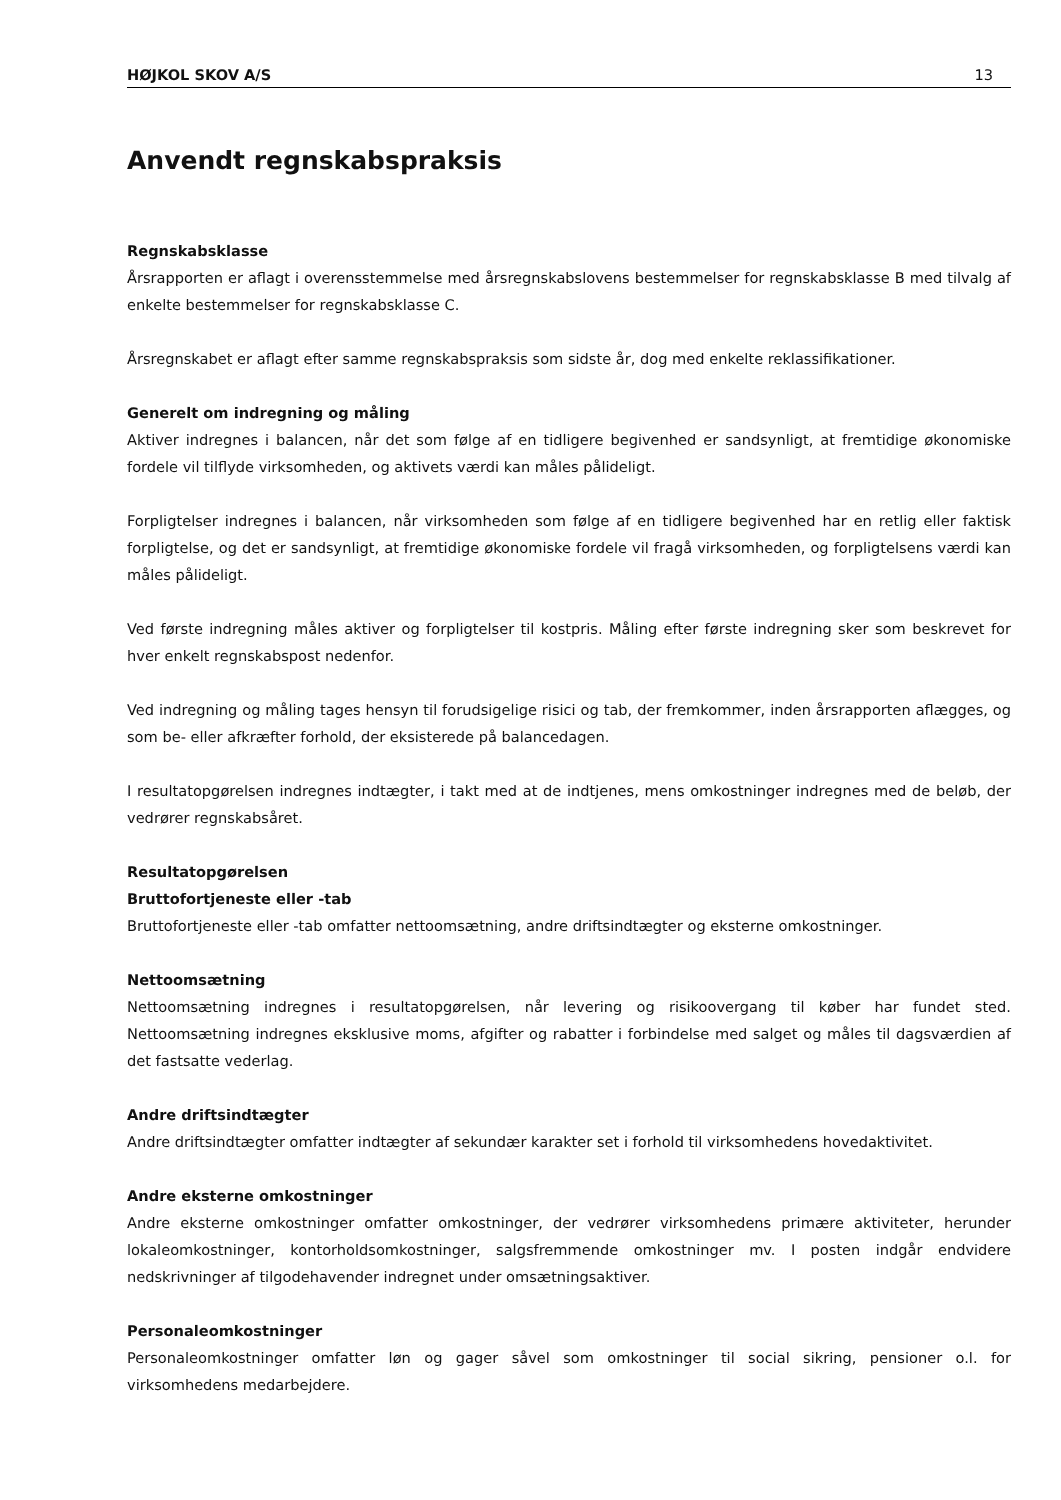HØJKOL SKOV A/S 13
Anvendt regnskabspraksis
Regnskabsklasse
Årsrapporten er aflagt i overensstemmelse med årsregnskabslovens bestemmelser for regnskabsklasse B med tilvalg af enkelte bestemmelser for regnskabsklasse C.
Årsregnskabet er aflagt efter samme regnskabspraksis som sidste år, dog med enkelte reklassifikationer.
Generelt om indregning og måling
Aktiver indregnes i balancen, når det som følge af en tidligere begivenhed er sandsynligt, at fremtidige økonomiske fordele vil tilflyde virksomheden, og aktivets værdi kan måles pålideligt.
Forpligtelser indregnes i balancen, når virksomheden som følge af en tidligere begivenhed har en retlig eller faktisk forpligtelse, og det er sandsynligt, at fremtidige økonomiske fordele vil fragå virksomheden, og forpligtelsens værdi kan måles pålideligt.
Ved første indregning måles aktiver og forpligtelser til kostpris. Måling efter første indregning sker som beskrevet for hver enkelt regnskabspost nedenfor.
Ved indregning og måling tages hensyn til forudsigelige risici og tab, der fremkommer, inden årsrapporten aflægges, og som be- eller afkræfter forhold, der eksisterede på balancedagen.
I resultatopgørelsen indregnes indtægter, i takt med at de indtjenes, mens omkostninger indregnes med de beløb, der vedrører regnskabsåret.
Resultatopgørelsen
Bruttofortjeneste eller -tab
Bruttofortjeneste eller -tab omfatter nettoomsætning, andre driftsindtægter og eksterne omkostninger.
Nettoomsætning
Nettoomsætning indregnes i resultatopgørelsen, når levering og risikoovergang til køber har fundet sted. Nettoomsætning indregnes eksklusive moms, afgifter og rabatter i forbindelse med salget og måles til dagsværdien af det fastsatte vederlag.
Andre driftsindtægter
Andre driftsindtægter omfatter indtægter af sekundær karakter set i forhold til virksomhedens hovedaktivitet.
Andre eksterne omkostninger
Andre eksterne omkostninger omfatter omkostninger, der vedrører virksomhedens primære aktiviteter, herunder lokaleomkostninger, kontorholdsomkostninger, salgsfremmende omkostninger mv. I posten indgår endvidere nedskrivninger af tilgodehavender indregnet under omsætningsaktiver.
Personaleomkostninger
Personaleomkostninger omfatter løn og gager såvel som omkostninger til social sikring, pensioner o.l. for virksomhedens medarbejdere.